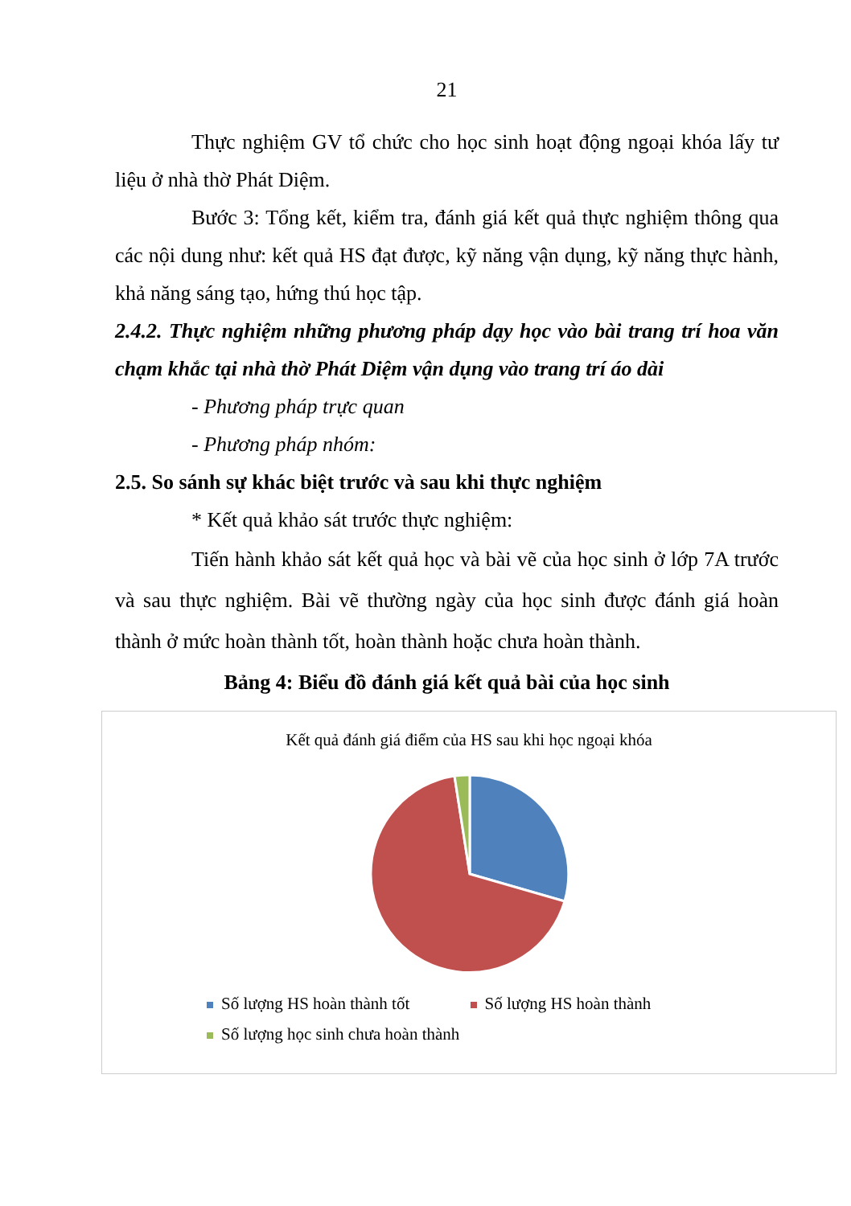21
Thực nghiệm GV tổ chức cho học sinh hoạt động ngoại khóa lấy tư liệu ở nhà thờ Phát Diệm.
Bước 3: Tổng kết, kiểm tra, đánh giá kết quả thực nghiệm thông qua các nội dung như: kết quả HS đạt được, kỹ năng vận dụng, kỹ năng thực hành, khả năng sáng tạo, hứng thú học tập.
2.4.2. Thực nghiệm những phương pháp dạy học vào bài trang trí hoa văn chạm khắc tại nhà thờ Phát Diệm vận dụng vào trang trí áo dài
- Phương pháp trực quan
- Phương pháp nhóm:
2.5. So sánh sự khác biệt trước và sau khi thực nghiệm
* Kết quả khảo sát trước thực nghiệm:
Tiến hành khảo sát kết quả học và bài vẽ của học sinh ở lớp 7A trước và sau thực nghiệm. Bài vẽ thường ngày của học sinh được đánh giá hoàn thành ở mức hoàn thành tốt, hoàn thành hoặc chưa hoàn thành.
Bảng 4: Biểu đồ đánh giá kết quả bài của học sinh
Kết quả đánh giá điểm của HS sau khi học ngoại khóa
Số lượng HS hoàn thành tốt Số lượng HS hoàn thành
Số lượng học sinh chưa hoàn thành